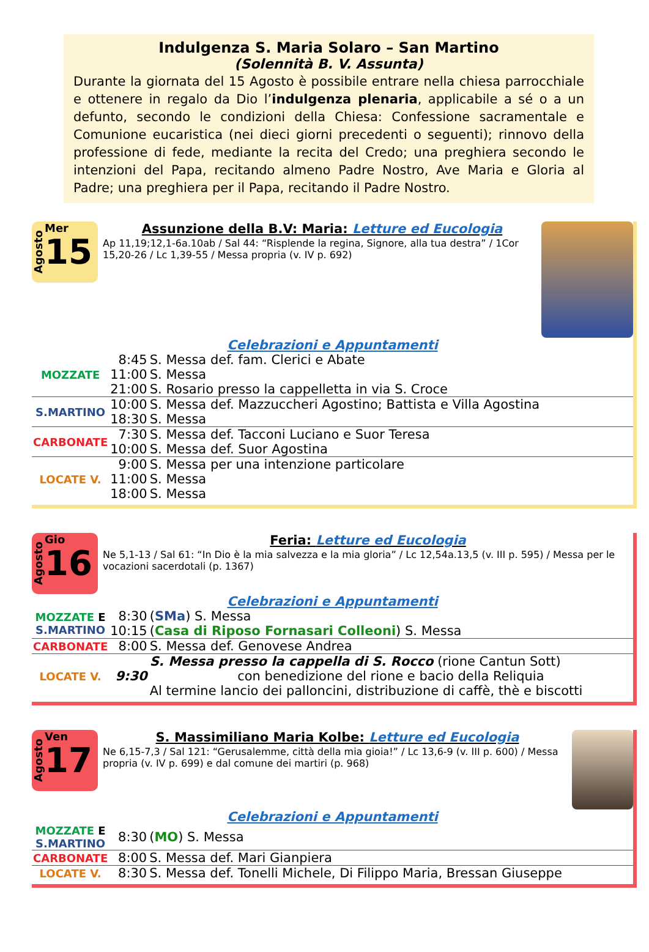Indulgenza S. Maria Solaro – San Martino
(Solennità B. V. Assunta)
Durante la giornata del 15 Agosto è possibile entrare nella chiesa parrocchiale e ottenere in regalo da Dio l’indulgenza plenaria, applicabile a sé o a un defunto, secondo le condizioni della Chiesa: Confessione sacramentale e Comunione eucaristica (nei dieci giorni precedenti o seguenti); rinnovo della professione di fede, mediante la recita del Credo; una preghiera secondo le intenzioni del Papa, recitando almeno Padre Nostro, Ave Maria e Gloria al Padre; una preghiera per il Papa, recitando il Padre Nostro.
Agosto
Mer
15
Assunzione della B.V: Maria: Letture ed Eucologia
Ap 11,19;12,1-6a.10ab / Sal 44: “Risplende la regina, Signore, alla tua destra” / 1Cor 15,20-26 / Lc 1,39-55 / Messa propria (v. IV p. 692)
Celebrazioni e Appuntamenti
| MOZZATE | 8:45 | S. Messa def. fam. Clerici e Abate |
| | 11:00 | S. Messa |
| | 21:00 | S. Rosario presso la cappelletta in via S. Croce |
| S.MARTINO | 10:00 | S. Messa def. Mazzuccheri Agostino; Battista e Villa Agostina |
| | 18:30 | S. Messa |
| CARBONATE | 7:30 | S. Messa def. Tacconi Luciano e Suor Teresa |
| | 10:00 | S. Messa def. Suor Agostina |
| LOCATE V. | 9:00 | S. Messa per una intenzione particolare |
| | 11:00 | S. Messa |
| | 18:00 | S. Messa |
Agosto
Gio
16
Feria: Letture ed Eucologia
Ne 5,1-13 / Sal 61: “In Dio è la mia salvezza e la mia gloria” / Lc 12,54a.13,5 (v. III p. 595) / Messa per le vocazioni sacerdotali (p. 1367)
Celebrazioni e Appuntamenti
| MOZZATE E S.MARTINO | 8:30 | ( SMa ) S. Messa |
| | 10:15 | ( Casa di Riposo Fornasari Colleoni ) S. Messa |
| CARBONATE | 8:00 | S. Messa def. Genovese Andrea |
| LOCATE V. | 9:30 | S. Messa presso la cappella di S. Rocco (rione Cantun Sott) con benedizione del rione e bacio della Reliquia Al termine lancio dei palloncini, distribuzione di caffè, thè e biscotti |
Agosto
Ven
17
S. Massimiliano Maria Kolbe: Letture ed Eucologia
Ne 6,15-7,3 / Sal 121: “Gerusalemme, città della mia gioia!” / Lc 13,6-9 (v. III p. 600) / Messa propria (v. IV p. 699) e dal comune dei martiri (p. 968)
Celebrazioni e Appuntamenti
| MOZZATE E S.MARTINO | 8:30 | ( MO ) S. Messa |
| CARBONATE | 8:00 | S. Messa def. Mari Gianpiera |
| LOCATE V. | 8:30 | S. Messa def. Tonelli Michele, Di Filippo Maria, Bressan Giuseppe |